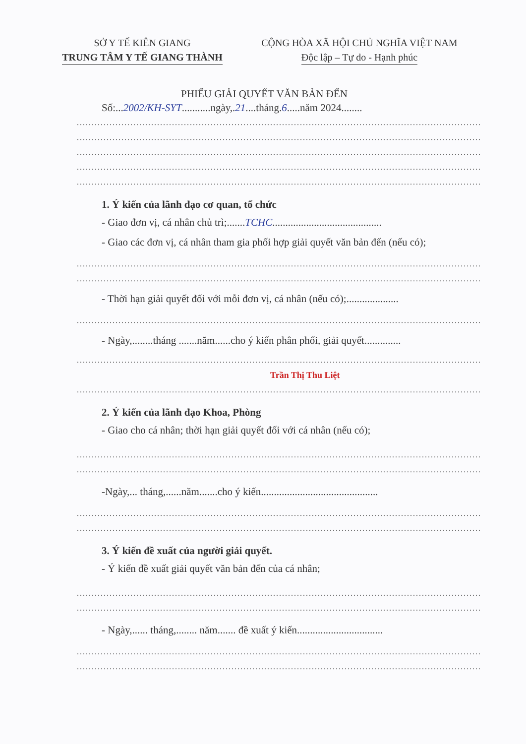SỞ Y TẾ KIÊN GIANG
TRUNG TÂM Y TẾ GIANG THÀNH
CỘNG HÒA XÃ HỘI CHỦ NGHĨA VIỆT NAM
Độc lập – Tự do - Hạnh phúc
PHIẾU GIẢI QUYẾT VĂN BẢN ĐẾN
Số:...2002/KH-SYT...........ngày,.21....tháng.6.....năm 2024........
..............................................................................................................................................
..............................................................................................................................................
..............................................................................................................................................
..............................................................................................................................................
..............................................................................................................................................
1. Ý kiến của lãnh đạo cơ quan, tổ chức
- Giao đơn vị, cá nhân chủ trì;.......TCHC..........................................
- Giao các đơn vị, cá nhân tham gia phối hợp giải quyết văn bản đến (nếu có);
..............................................................................................................................................
..............................................................................................................................................
- Thời hạn giải quyết đối với mỗi đơn vị, cá nhân (nếu có);....................
..............................................................................................................................................
- Ngày,........tháng .......năm......cho ý kiến phân phối, giải quyết..............
..............................................................................................................................................
Trần Thị Thu Liệt
..............................................................................................................................................
2. Ý kiến của lãnh đạo Khoa, Phòng
- Giao cho cá nhân; thời hạn giải quyết đối với cá nhân (nếu có);
..............................................................................................................................................
..............................................................................................................................................
-Ngày,... tháng,......năm.......cho ý kiến.............................................
..............................................................................................................................................
..............................................................................................................................................
3. Ý kiến đề xuất của người giải quyết.
- Ý kiến đề xuất giải quyết văn bản đến của cá nhân;
..............................................................................................................................................
..............................................................................................................................................
- Ngày,...... tháng,........ năm....... đề xuất ý kiến.................................
..............................................................................................................................................
..............................................................................................................................................